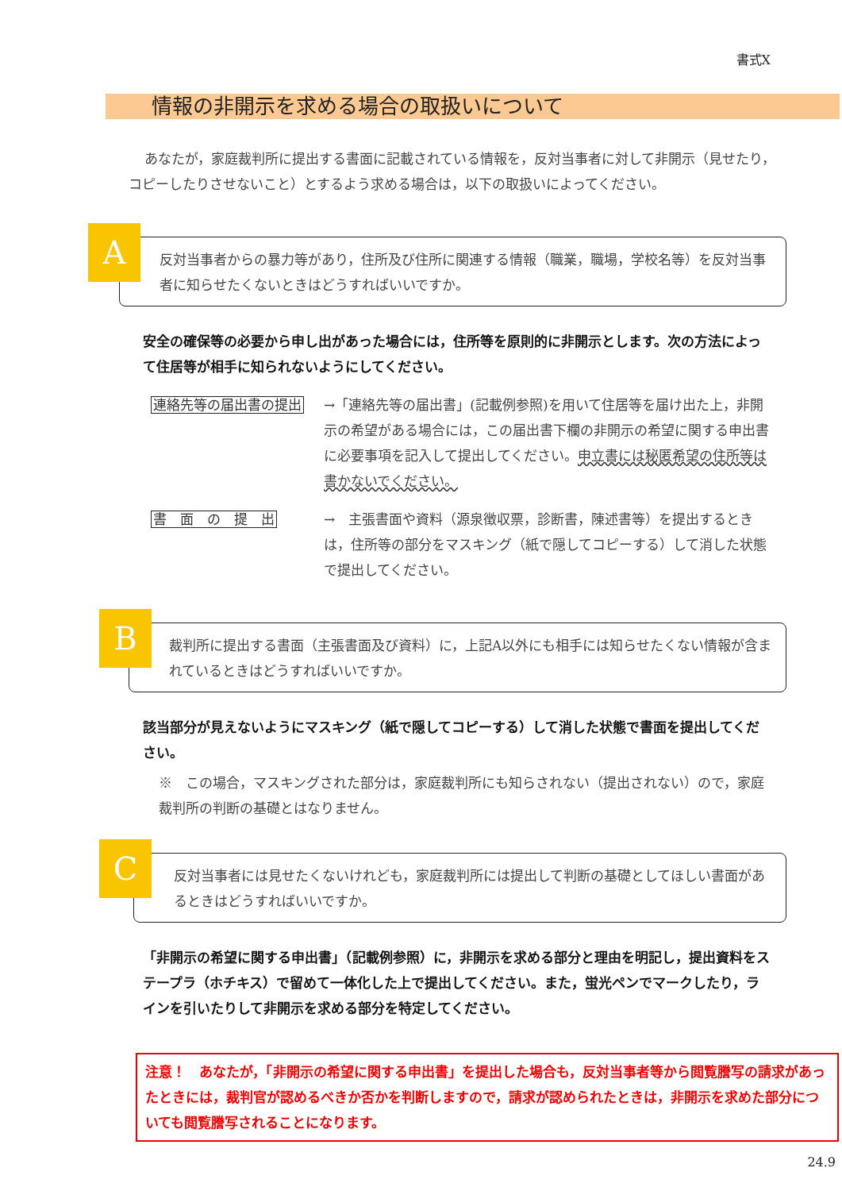書式X
情報の非開示を求める場合の取扱いについて
あなたが，家庭裁判所に提出する書面に記載されている情報を，反対当事者に対して非開示（見せたり，コピーしたりさせないこと）とするよう求める場合は，以下の取扱いによってください。
A
反対当事者からの暴力等があり，住所及び住所に関連する情報（職業，職場，学校名等）を反対当事者に知らせたくないときはどうすればいいですか。
安全の確保等の必要から申し出があった場合には，住所等を原則的に非開示とします。次の方法によって住居等が相手に知られないようにしてください。
連絡先等の届出書の提出 →「連絡先等の届出書」(記載例参照)を用いて住居等を届け出た上，非開示の希望がある場合には，この届出書下欄の非開示の希望に関する申出書に必要事項を記入して提出してください。申立書には秘匿希望の住所等は書かないでください。
書　面　の　提　出 →　主張書面や資料（源泉徴収票，診断書，陳述書等）を提出するときは，住所等の部分をマスキング（紙で隠してコピーする）して消した状態で提出してください。
B
裁判所に提出する書面（主張書面及び資料）に，上記A以外にも相手には知らせたくない情報が含まれているときはどうすればいいですか。
該当部分が見えないようにマスキング（紙で隠してコピーする）して消した状態で書面を提出してください。
※　この場合，マスキングされた部分は，家庭裁判所にも知らされない（提出されない）ので，家庭裁判所の判断の基礎とはなりません。
C
反対当事者には見せたくないけれども，家庭裁判所には提出して判断の基礎としてほしい書面があるときはどうすればいいですか。
「非開示の希望に関する申出書」（記載例参照）に，非開示を求める部分と理由を明記し，提出資料をステープラ（ホチキス）で留めて一体化した上で提出してください。また，蛍光ペンでマークしたり，ラインを引いたりして非開示を求める部分を特定してください。
注意！　あなたが，「非開示の希望に関する申出書」を提出した場合も，反対当事者等から閲覧謄写の請求があったときには，裁判官が認めるべきか否かを判断しますので，請求が認められたときは，非開示を求めた部分についても閲覧謄写されることになります。
24.9